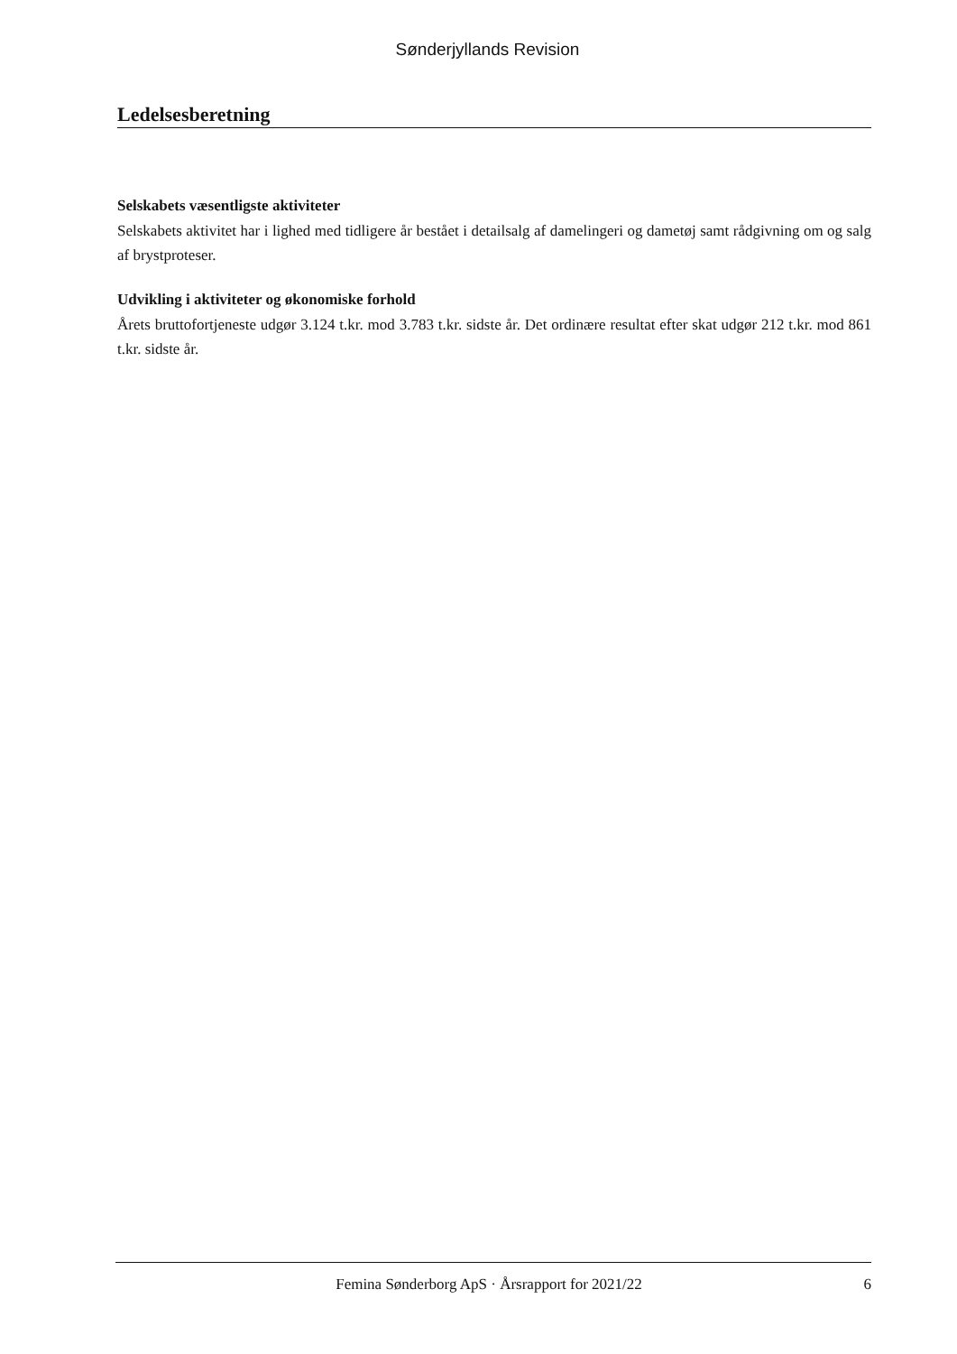Sønderjyllands Revision
Ledelsesberetning
Selskabets væsentligste aktiviteter
Selskabets aktivitet har i lighed med tidligere år bestået i detailsalg af damelingeri og dametøj samt rådgivning om og salg af brystproteser.
Udvikling i aktiviteter og økonomiske forhold
Årets bruttofortjeneste udgør 3.124 t.kr. mod 3.783 t.kr. sidste år. Det ordinære resultat efter skat udgør 212 t.kr. mod 861 t.kr. sidste år.
Femina Sønderborg ApS · Årsrapport for 2021/22 6